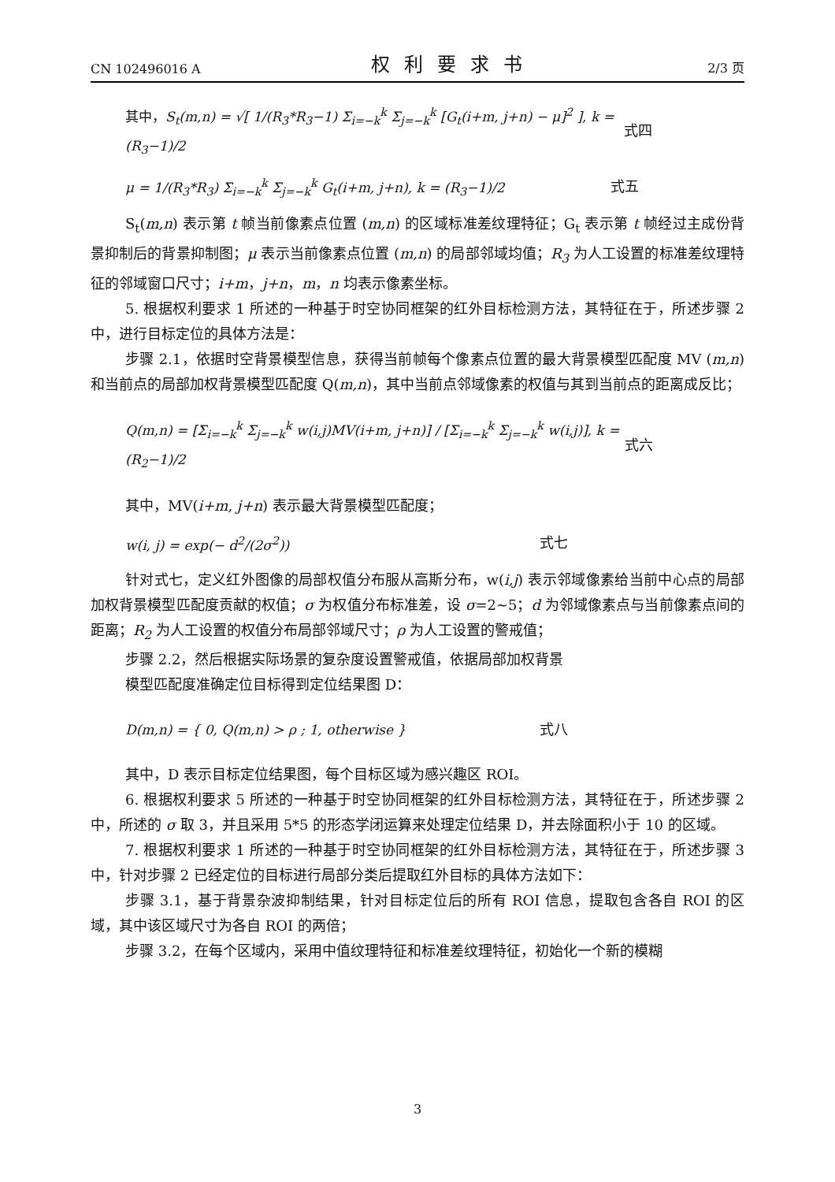CN 102496016 A 权利要求书 2/3 页
其中，S<sub>t</sub>(m,n) = √[ 1/(R<sub>3</sub>*R<sub>3</sub>−1) Σ<sub>i=−k</sub><sup>k</sup> Σ<sub>j=−k</sub><sup>k</sup> [G<sub>t</sub>(i+m, j+n) − μ]<sup>2</sup> ], k = (R<sub>3</sub>−1)/2 式四
μ = 1/(R<sub>3</sub>*R<sub>3</sub>) Σ<sub>i=−k</sub><sup>k</sup> Σ<sub>j=−k</sub><sup>k</sup> G<sub>t</sub>(i+m, j+n), k = (R<sub>3</sub>−1)/2 式五
S<sub>t</sub>(m,n) 表示第 t 帧当前像素点位置 (m,n) 的区域标准差纹理特征；G<sub>t</sub> 表示第 t 帧经过主成份背景抑制后的背景抑制图；μ 表示当前像素点位置 (m,n) 的局部邻域均值；R<sub>3</sub> 为人工设置的标准差纹理特征的邻域窗口尺寸；i+m，j+n，m，n 均表示像素坐标。
5. 根据权利要求 1 所述的一种基于时空协同框架的红外目标检测方法，其特征在于，所述步骤 2 中，进行目标定位的具体方法是：
步骤 2.1，依据时空背景模型信息，获得当前帧每个像素点位置的最大背景模型匹配度 MV (m,n) 和当前点的局部加权背景模型匹配度 Q(m,n)，其中当前点邻域像素的权值与其到当前点的距离成反比；
Q(m,n) = [Σ<sub>i=−k</sub><sup>k</sup> Σ<sub>j=−k</sub><sup>k</sup> w(i,j)MV(i+m, j+n)] / [Σ<sub>i=−k</sub><sup>k</sup> Σ<sub>j=−k</sub><sup>k</sup> w(i,j)], k = (R<sub>2</sub>−1)/2 式六
其中，MV(i+m, j+n) 表示最大背景模型匹配度；
w(i, j) = exp(− d<sup>2</sup>/(2σ<sup>2</sup>)) 式七
针对式七，定义红外图像的局部权值分布服从高斯分布，w(i,j) 表示邻域像素给当前中心点的局部加权背景模型匹配度贡献的权值；σ 为权值分布标准差，设 σ=2~5；d 为邻域像素点与当前像素点间的距离；R<sub>2</sub> 为人工设置的权值分布局部邻域尺寸；ρ 为人工设置的警戒值；
步骤 2.2，然后根据实际场景的复杂度设置警戒值，依据局部加权背景
模型匹配度准确定位目标得到定位结果图 D：
D(m,n) = { 0, Q(m,n) > ρ ; 1, otherwise } 式八
其中，D 表示目标定位结果图，每个目标区域为感兴趣区 ROI。
6. 根据权利要求 5 所述的一种基于时空协同框架的红外目标检测方法，其特征在于，所述步骤 2 中，所述的 σ 取 3，并且采用 5*5 的形态学闭运算来处理定位结果 D，并去除面积小于 10 的区域。
7. 根据权利要求 1 所述的一种基于时空协同框架的红外目标检测方法，其特征在于，所述步骤 3 中，针对步骤 2 已经定位的目标进行局部分类后提取红外目标的具体方法如下：
步骤 3.1，基于背景杂波抑制结果，针对目标定位后的所有 ROI 信息，提取包含各自 ROI 的区域，其中该区域尺寸为各自 ROI 的两倍；
步骤 3.2，在每个区域内，采用中值纹理特征和标准差纹理特征，初始化一个新的模糊
3